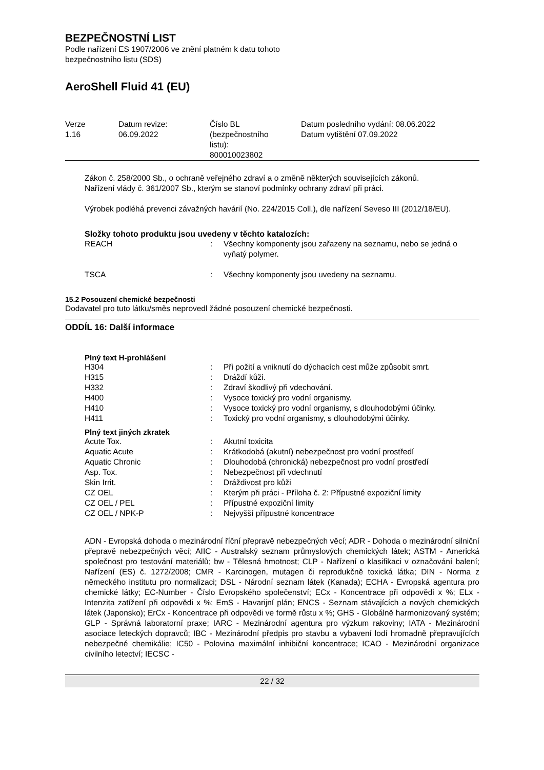BEZPEČNOSTNÍ LIST
Podle nařízení ES 1907/2006 ve znění platném k datu tohoto
bezpečnostního listu (SDS)
AeroShell Fluid 41 (EU)
| Verze 1.16 | Datum revize: 06.09.2022 | Číslo BL (bezpečnostního listu): 800010023802 | Datum posledního vydání: 08.06.2022 Datum vytištění 07.09.2022 |
Zákon č. 258/2000 Sb., o ochraně veřejného zdraví a o změně některých souvisejících zákonů.
Nařízení vlády č. 361/2007 Sb., kterým se stanoví podmínky ochrany zdraví při práci.
Výrobek podléhá prevenci závažných havárií (No. 224/2015 Coll.), dle nařízení Seveso III (2012/18/EU).
Složky tohoto produktu jsou uvedeny v těchto katalozích:
| REACH | : | Všechny komponenty jsou zařazeny na seznamu, nebo se jedná o vyňatý polymer. |
| TSCA | : | Všechny komponenty jsou uvedeny na seznamu. |
15.2 Posouzení chemické bezpečnosti
Dodavatel pro tuto látku/směs neprovedl žádné posouzení chemické bezpečnosti.
ODDÍL 16: Další informace
Plný text H-prohlášení
| H304 | : | Při požití a vniknutí do dýchacích cest může způsobit smrt. |
| H315 | : | Dráždí kůži. |
| H332 | : | Zdraví škodlivý při vdechování. |
| H400 | : | Vysoce toxický pro vodní organismy. |
| H410 | : | Vysoce toxický pro vodní organismy, s dlouhodobými účinky. |
| H411 | : | Toxický pro vodní organismy, s dlouhodobými účinky. |
Plný text jiných zkratek
| Acute Tox. | : | Akutní toxicita |
| Aquatic Acute | : | Krátkodobá (akutní) nebezpečnost pro vodní prostředí |
| Aquatic Chronic | : | Dlouhodobá (chronická) nebezpečnost pro vodní prostředí |
| Asp. Tox. | : | Nebezpečnost při vdechnutí |
| Skin Irrit. | : | Dráždivost pro kůži |
| CZ OEL | : | Kterým při práci - Příloha č. 2: Přípustné expoziční limity |
| CZ OEL / PEL | : | Přípustné expoziční limity |
| CZ OEL / NPK-P | : | Nejvyšší přípustné koncentrace |
ADN - Evropská dohoda o mezinárodní říční přepravě nebezpečných věcí; ADR - Dohoda o mezinárodní silniční přepravě nebezpečných věcí; AIIC - Australský seznam průmyslových chemických látek; ASTM - Americká společnost pro testování materiálů; bw - Tělesná hmotnost; CLP - Nařízení o klasifikaci v označování balení; Nařízení (ES) č. 1272/2008; CMR - Karcinogen, mutagen či reprodukčně toxická látka; DIN - Norma z německého institutu pro normalizaci; DSL - Národní seznam látek (Kanada); ECHA - Evropská agentura pro chemické látky; EC-Number - Číslo Evropského společenství; ECx - Koncentrace při odpovědi x %; ELx - Intenzita zatížení při odpovědi x %; EmS - Havarijní plán; ENCS - Seznam stávajících a nových chemických látek (Japonsko); ErCx - Koncentrace při odpovědi ve formě růstu x %; GHS - Globálně harmonizovaný systém; GLP - Správná laboratorní praxe; IARC - Mezinárodní agentura pro výzkum rakoviny; IATA - Mezinárodní asociace leteckých dopravců; IBC - Mezinárodní předpis pro stavbu a vybavení lodí hromadně přepravujících nebezpečné chemikálie; IC50 - Polovina maximální inhibiční koncentrace; ICAO - Mezinárodní organizace civilního letectví; IECSC -
22 / 32